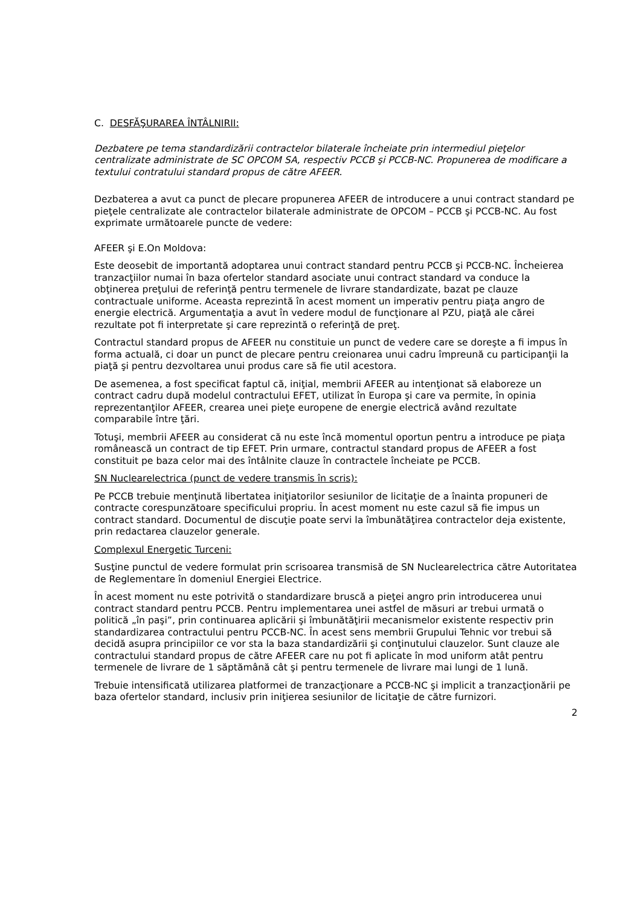C. DESFĂŞURAREA ÎNTÂLNIRII:
Dezbatere pe tema standardizării contractelor bilaterale încheiate prin intermediul pieţelor centralizate administrate de SC OPCOM SA, respectiv PCCB şi PCCB-NC. Propunerea de modificare a textului contratului standard propus de către AFEER.
Dezbaterea a avut ca punct de plecare propunerea AFEER de introducere a unui contract standard pe pieţele centralizate ale contractelor bilaterale administrate de OPCOM – PCCB şi PCCB-NC. Au fost exprimate următoarele puncte de vedere:
AFEER şi E.On Moldova:
Este deosebit de importantă adoptarea unui contract standard pentru PCCB şi PCCB-NC. Încheierea tranzacţiilor numai în baza ofertelor standard asociate unui contract standard va conduce la obţinerea preţului de referinţă pentru termenele de livrare standardizate, bazat pe clauze contractuale uniforme. Aceasta reprezintă în acest moment un imperativ pentru piaţa angro de energie electrică. Argumentaţia a avut în vedere modul de funcţionare al PZU, piaţă ale cărei rezultate pot fi interpretate şi care reprezintă o referinţă de preţ.
Contractul standard propus de AFEER nu constituie un punct de vedere care se doreşte a fi impus în forma actuală, ci doar un punct de plecare pentru creionarea unui cadru împreună cu participanţii la piaţă şi pentru dezvoltarea unui produs care să fie util acestora.
De asemenea, a fost specificat faptul că, iniţial, membrii AFEER au intenţionat să elaboreze un contract cadru după modelul contractului EFET, utilizat în Europa şi care va permite, în opinia reprezentanţilor AFEER, crearea unei pieţe europene de energie electrică având rezultate comparabile între ţări.
Totuşi, membrii AFEER au considerat că nu este încă momentul oportun pentru a introduce pe piaţa românească un contract de tip EFET. Prin urmare, contractul standard propus de AFEER a fost constituit pe baza celor mai des întâlnite clauze în contractele încheiate pe PCCB.
SN Nuclearelectrica (punct de vedere transmis în scris):
Pe PCCB trebuie menţinută libertatea iniţiatorilor sesiunilor de licitaţie de a înainta propuneri de contracte corespunzătoare specificului propriu. În acest moment nu este cazul să fie impus un contract standard. Documentul de discuţie poate servi la îmbunătăţirea contractelor deja existente, prin redactarea clauzelor generale.
Complexul Energetic Turceni:
Susţine punctul de vedere formulat prin scrisoarea transmisă de SN Nuclearelectrica către Autoritatea de Reglementare în domeniul Energiei Electrice.
În acest moment nu este potrivită o standardizare bruscă a pieţei angro prin introducerea unui contract standard pentru PCCB. Pentru implementarea unei astfel de măsuri ar trebui urmată o politică „în paşi”, prin continuarea aplicării şi îmbunătăţirii mecanismelor existente respectiv prin standardizarea contractului pentru PCCB-NC. În acest sens membrii Grupului Tehnic vor trebui să decidă asupra principiilor ce vor sta la baza standardizării şi conţinutului clauzelor. Sunt clauze ale contractului standard propus de către AFEER care nu pot fi aplicate în mod uniform atât pentru termenele de livrare de 1 săptămână cât şi pentru termenele de livrare mai lungi de 1 lună.
Trebuie intensificată utilizarea platformei de tranzacţionare a PCCB-NC şi implicit a tranzacţionării pe baza ofertelor standard, inclusiv prin iniţierea sesiunilor de licitaţie de către furnizori.
2